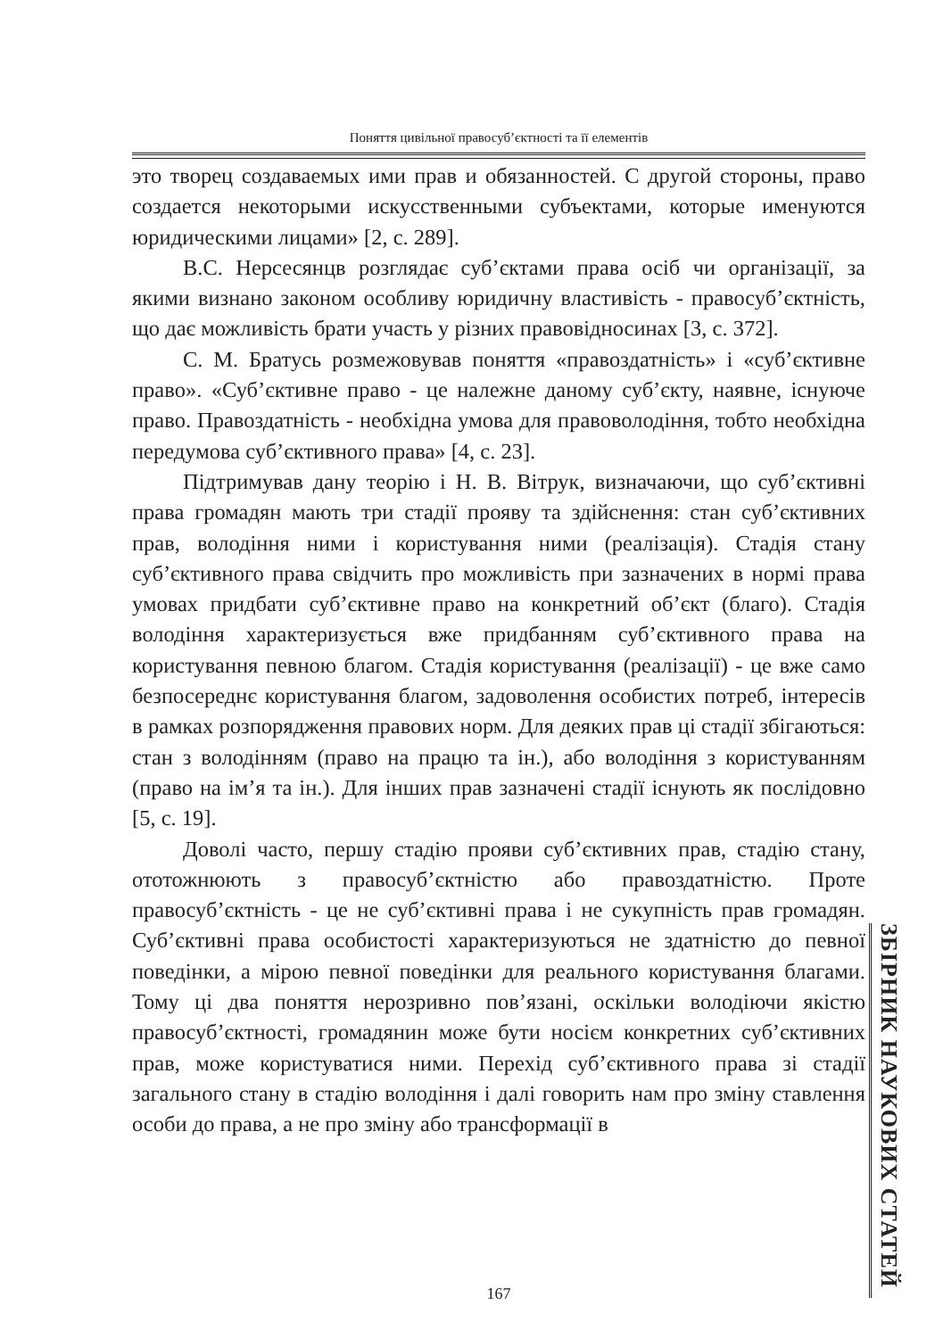Поняття цивільної правосуб’єктності та її елементів
это творец создаваемых ими прав и обязанностей. С другой стороны, право создается некоторыми искусственными субъектами, которые именуются юридическими лицами» [2, с. 289].
В.С. Нерсесянцв розглядає суб’єктами права осіб чи організації, за якими визнано законом особливу юридичну властивість - правосуб’єктність, що дає можливість брати участь у різних правовідносинах [3, с. 372].
С. М. Братусь розмежовував поняття «правоздатність» і «суб’єктивне право». «Суб’єктивне право - це належне даному суб’єкту, наявне, існуюче право. Правоздатність - необхідна умова для правоволодіння, тобто необхідна передумова суб’єктивного права» [4, с. 23].
Підтримував дану теорію і Н. В. Вітрук, визначаючи, що суб’єктивні права громадян мають три стадії прояву та здійснення: стан суб’єктивних прав, володіння ними і користування ними (реалізація). Стадія стану суб’єктивного права свідчить про можливість при зазначених в нормі права умовах придбати суб’єктивне право на конкретний об’єкт (благо). Стадія володіння характеризується вже придбанням суб’єктивного права на користування певною благом. Стадія користування (реалізації) - це вже само безпосереднє користування благом, задоволення особистих потреб, інтересів в рамках розпорядження правових норм. Для деяких прав ці стадії збігаються: стан з володінням (право на працю та ін.), або володіння з користуванням (право на ім’я та ін.). Для інших прав зазначені стадії існують як послідовно [5, с. 19].
Доволі часто, першу стадію прояви суб’єктивних прав, стадію стану, ототожнюють з правосуб’єктністю або правоздатністю. Проте правосуб’єктність - це не суб’єктивні права і не сукупність прав громадян. Суб’єктивні права особистості характеризуються не здатністю до певної поведінки, а мірою певної поведінки для реального користування благами. Тому ці два поняття нерозривно пов’язані, оскільки володіючи якістю правосуб’єктності, громадянин може бути носієм конкретних суб’єктивних прав, може користуватися ними. Перехід суб’єктивного права зі стадії загального стану в стадію володіння і далі говорить нам про зміну ставлення особи до права, а не про зміну або трансформації в
ЗБІРНИК НАУКОВИХ СТАТЕЙ
167